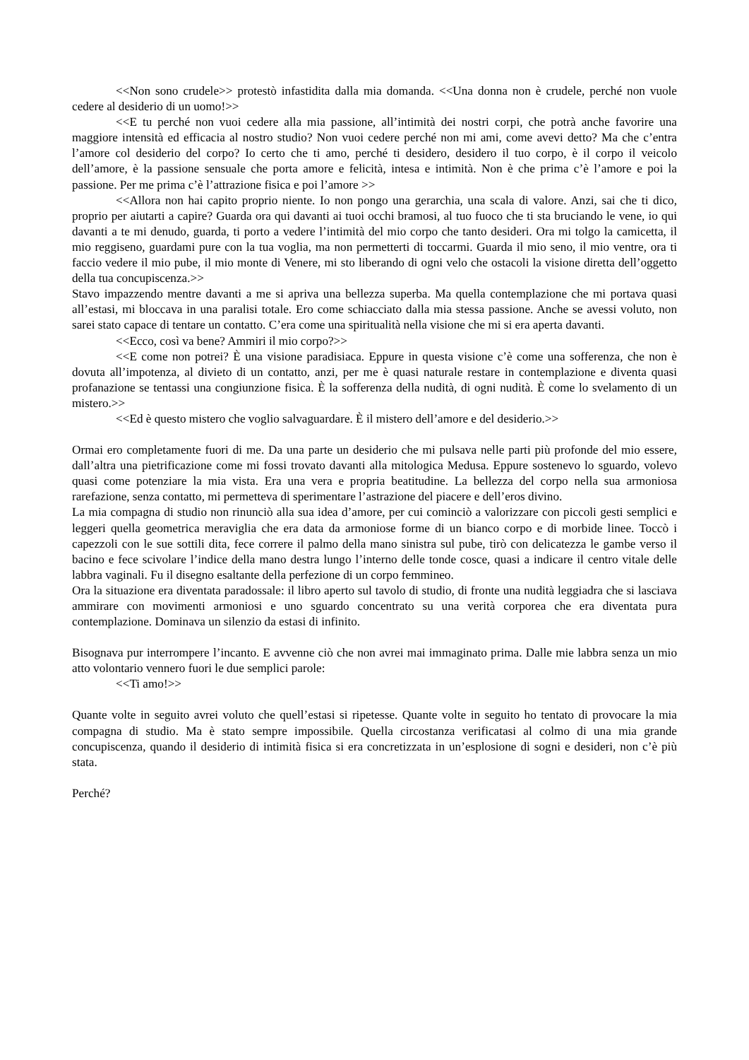<<Non sono crudele>> protestò infastidita dalla mia domanda. <<Una donna non è crudele, perché non vuole cedere al desiderio di un uomo!>>
<<E tu perché non vuoi cedere alla mia passione, all’intimità dei nostri corpi, che potrà anche favorire una maggiore intensità ed efficacia al nostro studio? Non vuoi cedere perché non mi ami, come avevi detto? Ma che c’entra l’amore col desiderio del corpo? Io certo che ti amo, perché ti desidero, desidero il tuo corpo, è il corpo il veicolo dell’amore, è la passione sensuale che porta amore e felicità, intesa e intimità. Non è che prima c’è l’amore e poi la passione. Per me prima c’è l’attrazione fisica e poi l’amore >>
<<Allora non hai capito proprio niente. Io non pongo una gerarchia, una scala di valore. Anzi, sai che ti dico, proprio per aiutarti a capire? Guarda ora qui davanti ai tuoi occhi bramosi, al tuo fuoco che ti sta bruciando le vene, io qui davanti a te mi denudo, guarda, ti porto a vedere l’intimità del mio corpo che tanto desideri. Ora mi tolgo la camicetta, il mio reggiseno, guardami pure con la tua voglia, ma non permetterti di toccarmi. Guarda il mio seno, il mio ventre, ora ti faccio vedere il mio pube, il mio monte di Venere, mi sto liberando di ogni velo che ostacoli la visione diretta dell’oggetto della tua concupiscenza.>>
Stavo impazzendo mentre davanti a me si apriva una bellezza superba. Ma quella contemplazione che mi portava quasi all’estasi, mi bloccava in una paralisi totale. Ero come schiacciato dalla mia stessa passione. Anche se avessi voluto, non sarei stato capace di tentare un contatto. C’era come una spiritualità nella visione che mi si era aperta davanti.
<<Ecco, così va bene? Ammiri il mio corpo?>>
<<E come non potrei? È una visione paradisiaca. Eppure in questa visione c’è come una sofferenza, che non è dovuta all’impotenza, al divieto di un contatto, anzi, per me è quasi naturale restare in contemplazione e diventa quasi profanazione se tentassi una congiunzione fisica. È la sofferenza della nudità, di ogni nudità. È come lo svelamento di un mistero.>>
<<Ed è questo mistero che voglio salvaguardare. È il mistero dell’amore e del desiderio.>>
Ormai ero completamente fuori di me. Da una parte un desiderio che mi pulsava nelle parti più profonde del mio essere, dall’altra una pietrificazione come mi fossi trovato davanti alla mitologica Medusa. Eppure sostenevo lo sguardo, volevo quasi come potenziare la mia vista. Era una vera e propria beatitudine. La bellezza del corpo nella sua armoniosa rarefazione, senza contatto, mi permetteva di sperimentare l’astrazione del piacere e dell’eros divino.
La mia compagna di studio non rinunciò alla sua idea d’amore, per cui cominciò a valorizzare con piccoli gesti semplici e leggeri quella geometrica meraviglia che era data da armoniose forme di un bianco corpo e di morbide linee. Toccò i capezzoli con le sue sottili dita, fece correre il palmo della mano sinistra sul pube, tirò con delicatezza le gambe verso il bacino e fece scivolare l’indice della mano destra lungo l’interno delle tonde cosce, quasi a indicare il centro vitale delle labbra vaginali. Fu il disegno esaltante della perfezione di un corpo femmineo.
Ora la situazione era diventata paradossale: il libro aperto sul tavolo di studio, di fronte una nudità leggiadra che si lasciava ammirare con movimenti armoniosi e uno sguardo concentrato su una verità corporea che era diventata pura contemplazione. Dominava un silenzio da estasi di infinito.
Bisognava pur interrompere l’incanto. E avvenne ciò che non avrei mai immaginato prima. Dalle mie labbra senza un mio atto volontario vennero fuori le due semplici parole:
<<Ti amo!>>
Quante volte in seguito avrei voluto che quell’estasi si ripetesse. Quante volte in seguito ho tentato di provocare la mia compagna di studio. Ma è stato sempre impossibile. Quella circostanza verificatasi al colmo di una mia grande concupiscenza, quando il desiderio di intimità fisica si era concretizzata in un’esplosione di sogni e desideri, non c’è più stata.
Perché?